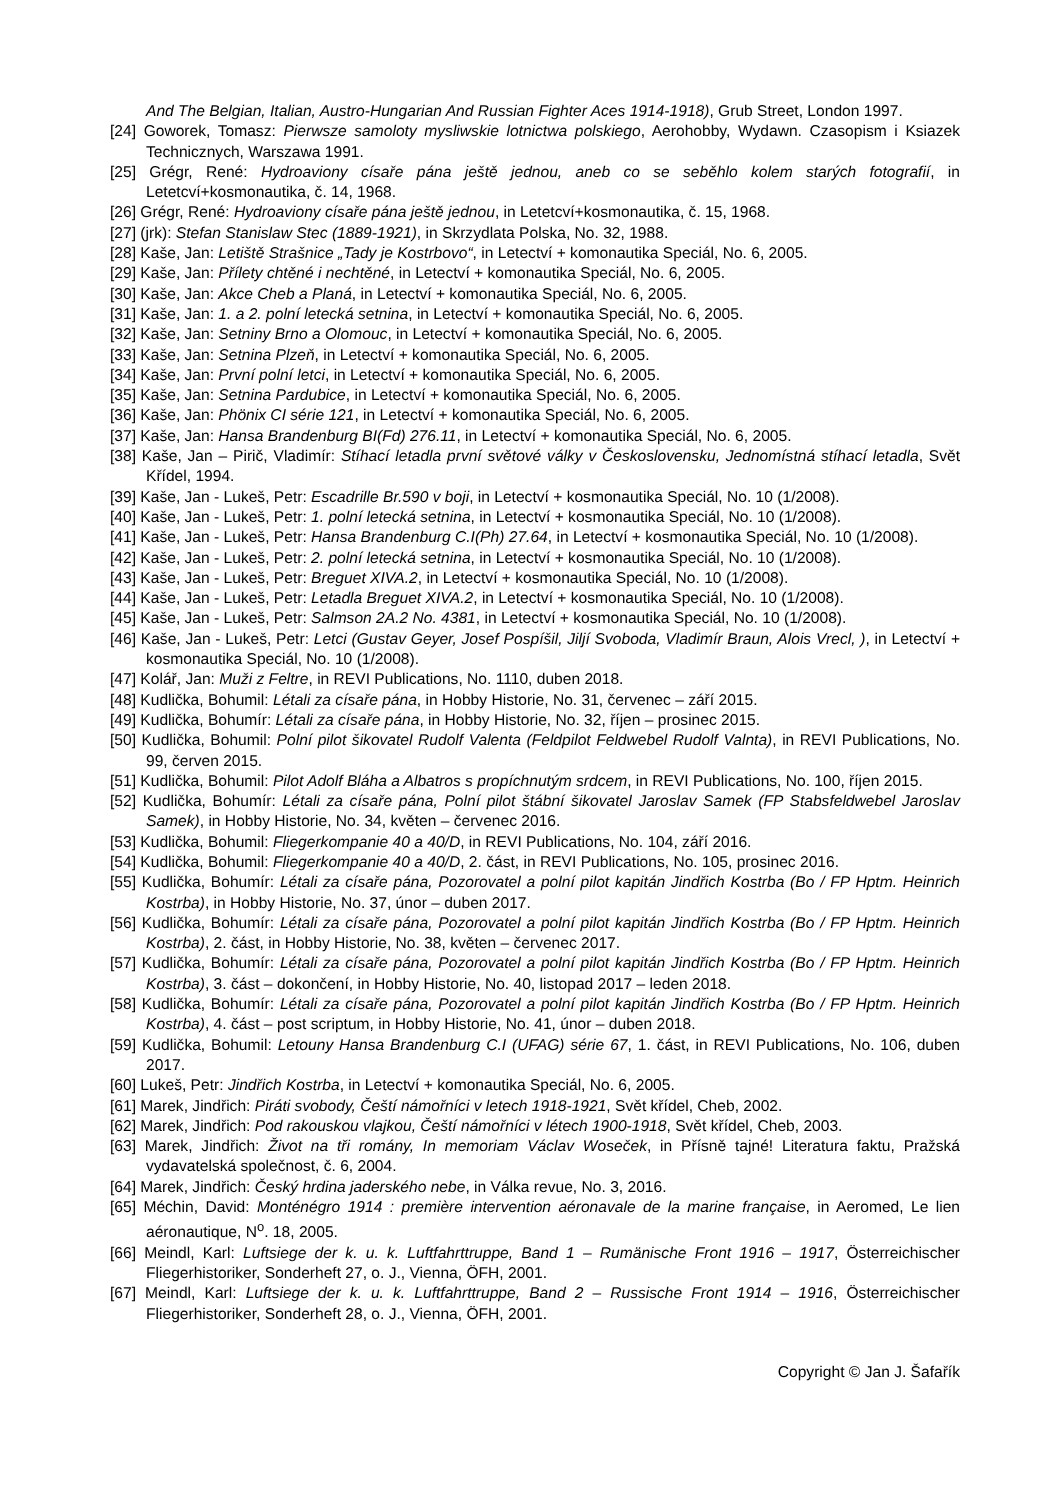And The Belgian, Italian, Austro-Hungarian And Russian Fighter Aces 1914-1918), Grub Street, London 1997.
[24] Goworek, Tomasz: Pierwsze samoloty mysliwskie lotnictwa polskiego, Aerohobby, Wydawn. Czasopism i Ksiazek Technicznych, Warszawa 1991.
[25] Grégr, René: Hydroaviony císaře pána ještě jednou, aneb co se seběhlo kolem starých fotografií, in Letetcví+kosmonautika, č. 14, 1968.
[26] Grégr, René: Hydroaviony císaře pána ještě jednou, in Letetcví+kosmonautika, č. 15, 1968.
[27] (jrk): Stefan Stanislaw Stec (1889-1921), in Skrzydlata Polska, No. 32, 1988.
[28] Kaše, Jan: Letiště Strašnice „Tady je Kostrbovo“, in Letectví + komonautika Speciál, No. 6, 2005.
[29] Kaše, Jan: Přílety chtěné i nechtěné, in Letectví + komonautika Speciál, No. 6, 2005.
[30] Kaše, Jan: Akce Cheb a Planá, in Letectví + komonautika Speciál, No. 6, 2005.
[31] Kaše, Jan: 1. a 2. polní letecká setnina, in Letectví + komonautika Speciál, No. 6, 2005.
[32] Kaše, Jan: Setniny Brno a Olomouc, in Letectví + komonautika Speciál, No. 6, 2005.
[33] Kaše, Jan: Setnina Plzeň, in Letectví + komonautika Speciál, No. 6, 2005.
[34] Kaše, Jan: První polní letci, in Letectví + komonautika Speciál, No. 6, 2005.
[35] Kaše, Jan: Setnina Pardubice, in Letectví + komonautika Speciál, No. 6, 2005.
[36] Kaše, Jan: Phönix CI série 121, in Letectví + komonautika Speciál, No. 6, 2005.
[37] Kaše, Jan: Hansa Brandenburg BI(Fd) 276.11, in Letectví + komonautika Speciál, No. 6, 2005.
[38] Kaše, Jan – Pirič, Vladimír: Stíhací letadla první světové války v Československu, Jednomístná stíhací letadla, Svět Křídel, 1994.
[39] Kaše, Jan - Lukeš, Petr: Escadrille Br.590 v boji, in Letectví + kosmonautika Speciál, No. 10 (1/2008).
[40] Kaše, Jan - Lukeš, Petr: 1. polní letecká setnina, in Letectví + kosmonautika Speciál, No. 10 (1/2008).
[41] Kaše, Jan - Lukeš, Petr: Hansa Brandenburg C.I(Ph) 27.64, in Letectví + kosmonautika Speciál, No. 10 (1/2008).
[42] Kaše, Jan - Lukeš, Petr: 2. polní letecká setnina, in Letectví + kosmonautika Speciál, No. 10 (1/2008).
[43] Kaše, Jan - Lukeš, Petr: Breguet XIVA.2, in Letectví + kosmonautika Speciál, No. 10 (1/2008).
[44] Kaše, Jan - Lukeš, Petr: Letadla Breguet XIVA.2, in Letectví + kosmonautika Speciál, No. 10 (1/2008).
[45] Kaše, Jan - Lukeš, Petr: Salmson 2A.2 No. 4381, in Letectví + kosmonautika Speciál, No. 10 (1/2008).
[46] Kaše, Jan - Lukeš, Petr: Letci (Gustav Geyer, Josef Pospíšil, Jiljí Svoboda, Vladimír Braun, Alois Vrecl, ), in Letectví + kosmonautika Speciál, No. 10 (1/2008).
[47] Kolář, Jan: Muži z Feltre, in REVI Publications, No. 1110, duben 2018.
[48] Kudlička, Bohumil: Létali za císaře pána, in Hobby Historie, No. 31, červenec – září 2015.
[49] Kudlička, Bohumír: Létali za císaře pána, in Hobby Historie, No. 32, říjen – prosinec 2015.
[50] Kudlička, Bohumil: Polní pilot šikovatel Rudolf Valenta (Feldpilot Feldwebel Rudolf Valnta), in REVI Publications, No. 99, červen 2015.
[51] Kudlička, Bohumil: Pilot Adolf Bláha a Albatros s propíchnutým srdcem, in REVI Publications, No. 100, říjen 2015.
[52] Kudlička, Bohumír: Létali za císaře pána, Polní pilot štábní šikovatel Jaroslav Samek (FP Stabsfeldwebel Jaroslav Samek), in Hobby Historie, No. 34, květen – červenec 2016.
[53] Kudlička, Bohumil: Fliegerkompanie 40 a 40/D, in REVI Publications, No. 104, září 2016.
[54] Kudlička, Bohumil: Fliegerkompanie 40 a 40/D, 2. část, in REVI Publications, No. 105, prosinec 2016.
[55] Kudlička, Bohumír: Létali za císaře pána, Pozorovatel a polní pilot kapitán Jindřich Kostrba (Bo / FP Hptm. Heinrich Kostrba), in Hobby Historie, No. 37, únor – duben 2017.
[56] Kudlička, Bohumír: Létali za císaře pána, Pozorovatel a polní pilot kapitán Jindřich Kostrba (Bo / FP Hptm. Heinrich Kostrba), 2. část, in Hobby Historie, No. 38, květen – červenec 2017.
[57] Kudlička, Bohumír: Létali za císaře pána, Pozorovatel a polní pilot kapitán Jindřich Kostrba (Bo / FP Hptm. Heinrich Kostrba), 3. část – dokončení, in Hobby Historie, No. 40, listopad 2017 – leden 2018.
[58] Kudlička, Bohumír: Létali za císaře pána, Pozorovatel a polní pilot kapitán Jindřich Kostrba (Bo / FP Hptm. Heinrich Kostrba), 4. část – post scriptum, in Hobby Historie, No. 41, únor – duben 2018.
[59] Kudlička, Bohumil: Letouny Hansa Brandenburg C.I (UFAG) série 67, 1. část, in REVI Publications, No. 106, duben 2017.
[60] Lukeš, Petr: Jindřich Kostrba, in Letectví + komonautika Speciál, No. 6, 2005.
[61] Marek, Jindřich: Piráti svobody, Čeští námořníci v letech 1918-1921, Svět křídel, Cheb, 2002.
[62] Marek, Jindřich: Pod rakouskou vlajkou, Čeští námořníci v létech 1900-1918, Svět křídel, Cheb, 2003.
[63] Marek, Jindřich: Život na tři romány, In memoriam Václav Woseček, in Přísně tajné! Literatura faktu, Pražská vydavatelská společnost, č. 6, 2004.
[64] Marek, Jindřich: Český hrdina jaderského nebe, in Válka revue, No. 3, 2016.
[65] Méchin, David: Monténégro 1914 : première intervention aéronavale de la marine française, in Aeromed, Le lien aéronautique, N<sup>o</sup>. 18, 2005.
[66] Meindl, Karl: Luftsiege der k. u. k. Luftfahrttruppe, Band 1 – Rumänische Front 1916 – 1917, Österreichischer Fliegerhistoriker, Sonderheft 27, o. J., Vienna, ÖFH, 2001.
[67] Meindl, Karl: Luftsiege der k. u. k. Luftfahrttruppe, Band 2 – Russische Front 1914 – 1916, Österreichischer Fliegerhistoriker, Sonderheft 28, o. J., Vienna, ÖFH, 2001.
Copyright © Jan J. Šafařík